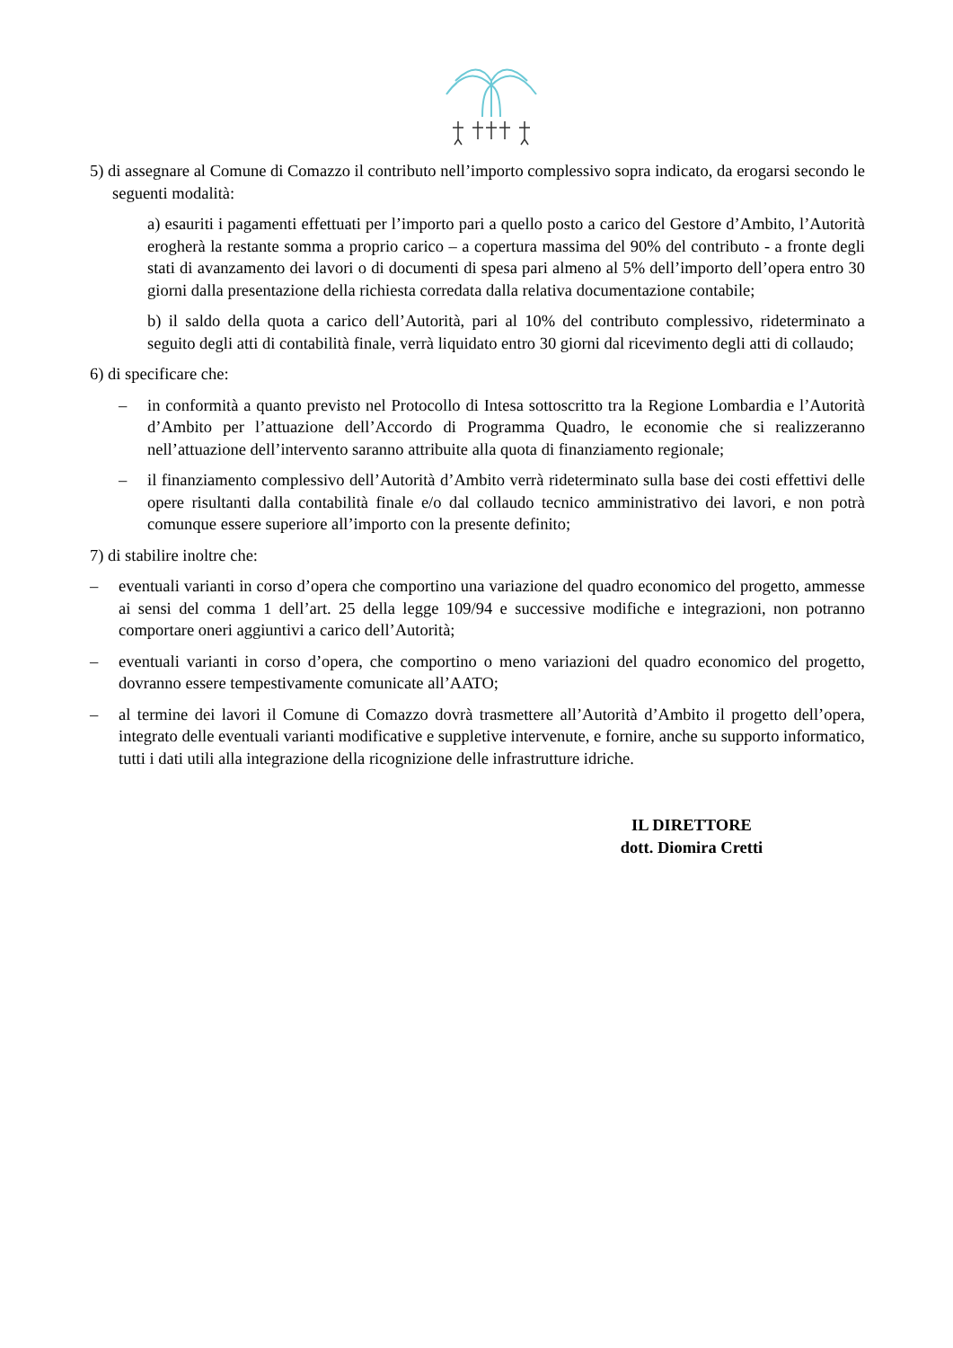5) di assegnare al Comune di Comazzo il contributo nell’importo complessivo sopra indicato, da erogarsi secondo le seguenti modalità:
a) esauriti i pagamenti effettuati per l’importo pari a quello posto a carico del Gestore d’Ambito, l’Autorità erogherà la restante somma a proprio carico – a copertura massima del 90% del contributo - a fronte degli stati di avanzamento dei lavori o di documenti di spesa pari almeno al 5% dell’importo dell’opera entro 30 giorni dalla presentazione della richiesta corredata dalla relativa documentazione contabile;
b) il saldo della quota a carico dell’Autorità, pari al 10% del contributo complessivo, rideterminato a seguito degli atti di contabilità finale, verrà liquidato entro 30 giorni dal ricevimento degli atti di collaudo;
6) di specificare che:
– in conformità a quanto previsto nel Protocollo di Intesa sottoscritto tra la Regione Lombardia e l’Autorità d’Ambito per l’attuazione dell’Accordo di Programma Quadro, le economie che si realizzeranno nell’attuazione dell’intervento saranno attribuite alla quota di finanziamento regionale;
– il finanziamento complessivo dell’Autorità d’Ambito verrà rideterminato sulla base dei costi effettivi delle opere risultanti dalla contabilità finale e/o dal collaudo tecnico amministrativo dei lavori, e non potrà comunque essere superiore all’importo con la presente definito;
7) di stabilire inoltre che:
– eventuali varianti in corso d’opera che comportino una variazione del quadro economico del progetto, ammesse ai sensi del comma 1 dell’art. 25 della legge 109/94 e successive modifiche e integrazioni, non potranno comportare oneri aggiuntivi a carico dell’Autorità;
– eventuali varianti in corso d’opera, che comportino o meno variazioni del quadro economico del progetto, dovranno essere tempestivamente comunicate all’AATO;
– al termine dei lavori il Comune di Comazzo dovrà trasmettere all’Autorità d’Ambito il progetto dell’opera, integrato delle eventuali varianti modificative e suppletive intervenute, e fornire, anche su supporto informatico, tutti i dati utili alla integrazione della ricognizione delle infrastrutture idriche.
IL DIRETTORE
dott. Diomira Cretti